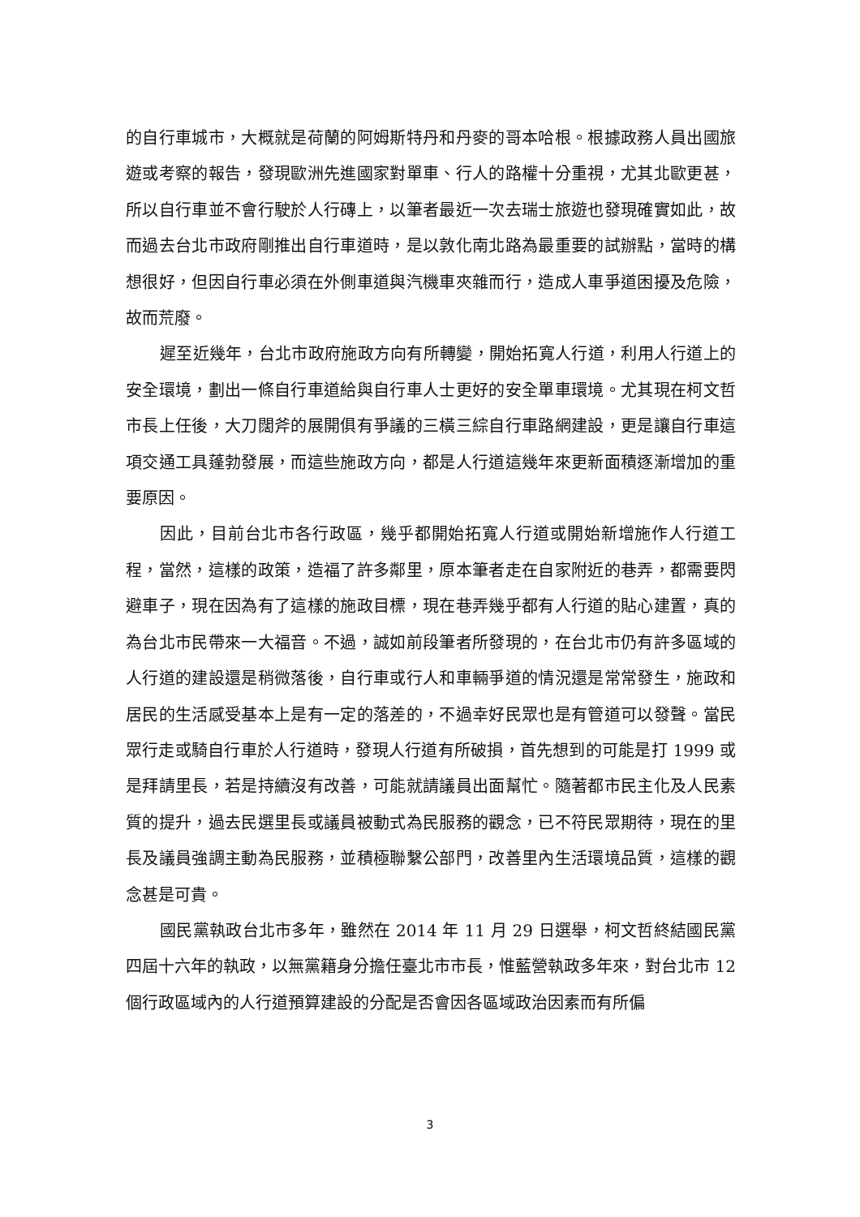的自行車城市，大概就是荷蘭的阿姆斯特丹和丹麥的哥本哈根。根據政務人員出國旅遊或考察的報告，發現歐洲先進國家對單車、行人的路權十分重視，尤其北歐更甚，所以自行車並不會行駛於人行磚上，以筆者最近一次去瑞士旅遊也發現確實如此，故而過去台北市政府剛推出自行車道時，是以敦化南北路為最重要的試辦點，當時的構想很好，但因自行車必須在外側車道與汽機車夾雜而行，造成人車爭道困擾及危險，故而荒廢。
遲至近幾年，台北市政府施政方向有所轉變，開始拓寬人行道，利用人行道上的安全環境，劃出一條自行車道給與自行車人士更好的安全單車環境。尤其現在柯文哲市長上任後，大刀闊斧的展開俱有爭議的三橫三綜自行車路網建設，更是讓自行車這項交通工具蓬勃發展，而這些施政方向，都是人行道這幾年來更新面積逐漸增加的重要原因。
因此，目前台北市各行政區，幾乎都開始拓寬人行道或開始新增施作人行道工程，當然，這樣的政策，造福了許多鄰里，原本筆者走在自家附近的巷弄，都需要閃避車子，現在因為有了這樣的施政目標，現在巷弄幾乎都有人行道的貼心建置，真的為台北市民帶來一大福音。不過，誠如前段筆者所發現的，在台北市仍有許多區域的人行道的建設還是稍微落後，自行車或行人和車輛爭道的情況還是常常發生，施政和居民的生活感受基本上是有一定的落差的，不過幸好民眾也是有管道可以發聲。當民眾行走或騎自行車於人行道時，發現人行道有所破損，首先想到的可能是打 1999 或是拜請里長，若是持續沒有改善，可能就請議員出面幫忙。隨著都市民主化及人民素質的提升，過去民選里長或議員被動式為民服務的觀念，已不符民眾期待，現在的里長及議員強調主動為民服務，並積極聯繫公部門，改善里內生活環境品質，這樣的觀念甚是可貴。
國民黨執政台北市多年，雖然在 2014 年 11 月 29 日選舉，柯文哲終結國民黨四屆十六年的執政，以無黨籍身分擔任臺北市市長，惟藍營執政多年來，對台北市 12 個行政區域內的人行道預算建設的分配是否會因各區域政治因素而有所偏
3